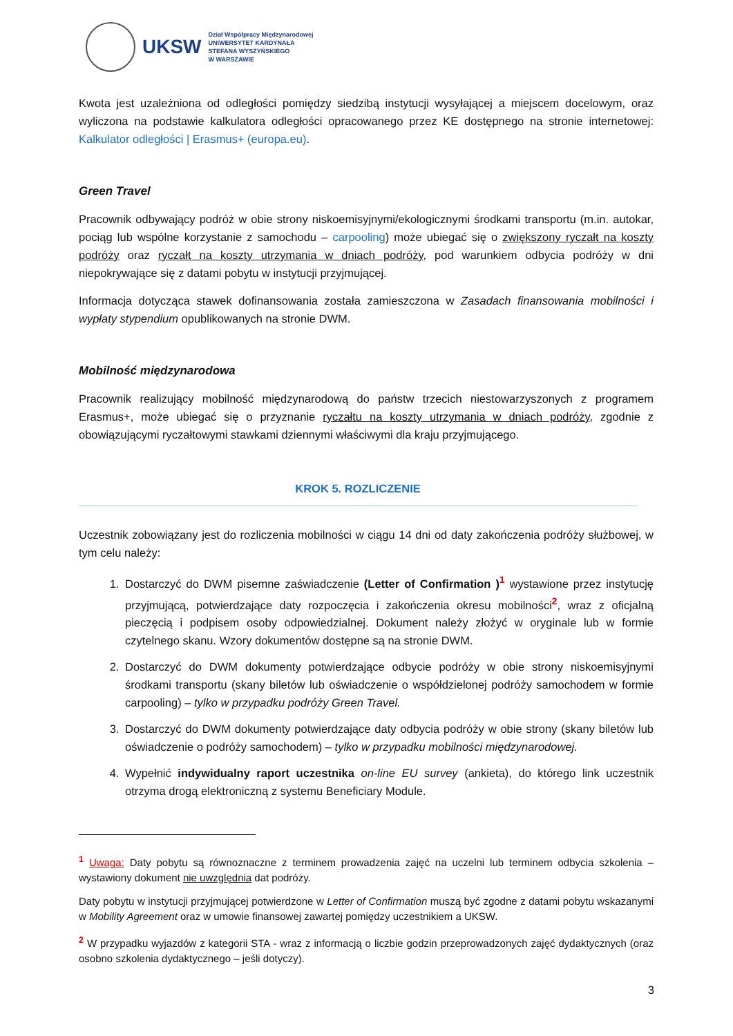UKSW
Dział Współpracy Międzynarodowej
UNIWERSYTET KARDYNAŁA
STEFANA WYSZYŃSKIEGO
W WARSZAWIE
Kwota jest uzależniona od odległości pomiędzy siedzibą instytucji wysyłającej a miejscem docelowym, oraz wyliczona na podstawie kalkulatora odległości opracowanego przez KE dostępnego na stronie internetowej: Kalkulator odległości | Erasmus+ (europa.eu).
Green Travel
Pracownik odbywający podróż w obie strony niskoemisyjnymi/ekologicznymi środkami transportu (m.in. autokar, pociąg lub wspólne korzystanie z samochodu – carpooling) może ubiegać się o zwiększony ryczałt na koszty podróży oraz ryczałt na koszty utrzymania w dniach podróży, pod warunkiem odbycia podróży w dni niepokrywające się z datami pobytu w instytucji przyjmującej.
Informacja dotycząca stawek dofinansowania została zamieszczona w Zasadach finansowania mobilności i wypłaty stypendium opublikowanych na stronie DWM.
Mobilność międzynarodowa
Pracownik realizujący mobilność międzynarodową do państw trzecich niestowarzyszonych z programem Erasmus+, może ubiegać się o przyznanie ryczałtu na koszty utrzymania w dniach podróży, zgodnie z obowiązującymi ryczałtowymi stawkami dziennymi właściwymi dla kraju przyjmującego.
KROK 5. ROZLICZENIE
Uczestnik zobowiązany jest do rozliczenia mobilności w ciągu 14 dni od daty zakończenia podróży służbowej, w tym celu należy:
1. Dostarczyć do DWM pisemne zaświadczenie (Letter of Confirmation )<sup>1</sup> wystawione przez instytucję przyjmującą, potwierdzające daty rozpoczęcia i zakończenia okresu mobilności<sup>2</sup>, wraz z oficjalną pieczęcią i podpisem osoby odpowiedzialnej. Dokument należy złożyć w oryginale lub w formie czytelnego skanu. Wzory dokumentów dostępne są na stronie DWM.
2. Dostarczyć do DWM dokumenty potwierdzające odbycie podróży w obie strony niskoemisyjnymi środkami transportu (skany biletów lub oświadczenie o współdzielonej podróży samochodem w formie carpooling) – tylko w przypadku podróży Green Travel.
3. Dostarczyć do DWM dokumenty potwierdzające daty odbycia podróży w obie strony (skany biletów lub oświadczenie o podróży samochodem) – tylko w przypadku mobilności międzynarodowej.
4. Wypełnić indywidualny raport uczestnika on-line EU survey (ankieta), do którego link uczestnik otrzyma drogą elektroniczną z systemu Beneficiary Module.
<sup>1</sup> Uwaga: Daty pobytu są równoznaczne z terminem prowadzenia zajęć na uczelni lub terminem odbycia szkolenia – wystawiony dokument nie uwzględnia dat podróży.
Daty pobytu w instytucji przyjmującej potwierdzone w Letter of Confirmation muszą być zgodne z datami pobytu wskazanymi w Mobility Agreement oraz w umowie finansowej zawartej pomiędzy uczestnikiem a UKSW.
<sup>2</sup> W przypadku wyjazdów z kategorii STA - wraz z informacją o liczbie godzin przeprowadzonych zajęć dydaktycznych (oraz osobno szkolenia dydaktycznego – jeśli dotyczy).
3